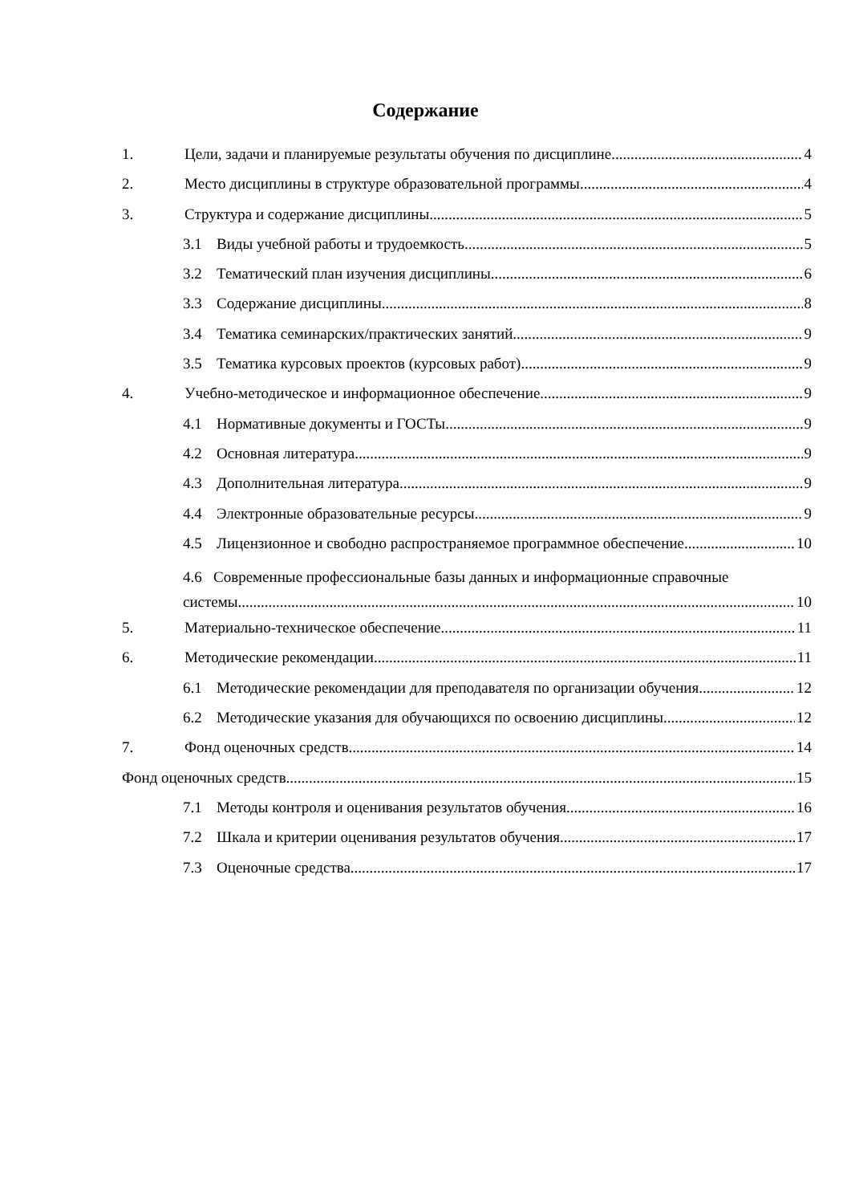Содержание
1. Цели, задачи и планируемые результаты обучения по дисциплине 4
2. Место дисциплины в структуре образовательной программы 4
3. Структура и содержание дисциплины 5
3.1 Виды учебной работы и трудоемкость 5
3.2 Тематический план изучения дисциплины 6
3.3 Содержание дисциплины 8
3.4 Тематика семинарских/практических занятий 9
3.5 Тематика курсовых проектов (курсовых работ) 9
4. Учебно-методическое и информационное обеспечение 9
4.1 Нормативные документы и ГОСТы 9
4.2 Основная литература 9
4.3 Дополнительная литература 9
4.4 Электронные образовательные ресурсы 9
4.5 Лицензионное и свободно распространяемое программное обеспечение 10
4.6 Современные профессиональные базы данных и информационные справочные
системы 10
5. Материально-техническое обеспечение 11
6. Методические рекомендации 11
6.1 Методические рекомендации для преподавателя по организации обучения 12
6.2 Методические указания для обучающихся по освоению дисциплины 12
7. Фонд оценочных средств 14
Фонд оценочных средств 15
7.1 Методы контроля и оценивания результатов обучения 16
7.2 Шкала и критерии оценивания результатов обучения 17
7.3 Оценочные средства 17